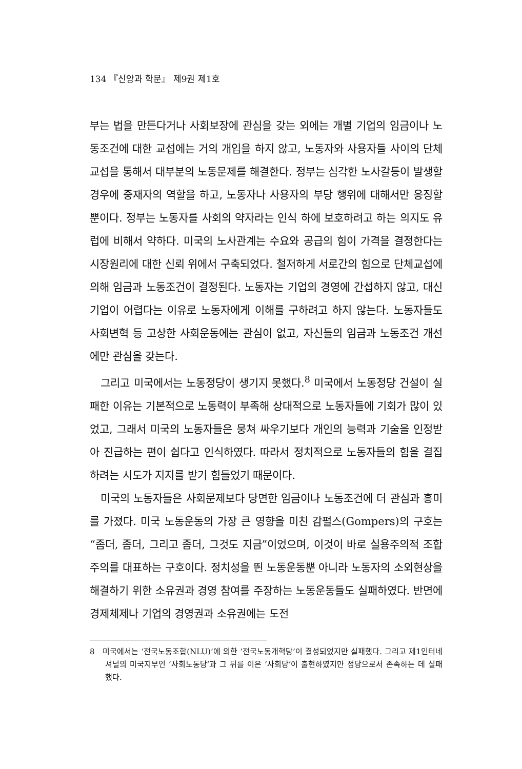134 『신앙과 학문』 제9권 제1호
부는 법을 만든다거나 사회보장에 관심을 갖는 외에는 개별 기업의 임금이나 노동조건에 대한 교섭에는 거의 개입을 하지 않고, 노동자와 사용자들 사이의 단체교섭을 통해서 대부분의 노동문제를 해결한다. 정부는 심각한 노사갈등이 발생할 경우에 중재자의 역할을 하고, 노동자나 사용자의 부당 행위에 대해서만 응징할 뿐이다. 정부는 노동자를 사회의 약자라는 인식 하에 보호하려고 하는 의지도 유럽에 비해서 약하다. 미국의 노사관계는 수요와 공급의 힘이 가격을 결정한다는 시장원리에 대한 신뢰 위에서 구축되었다. 철저하게 서로간의 힘으로 단체교섭에 의해 임금과 노동조건이 결정된다. 노동자는 기업의 경영에 간섭하지 않고, 대신 기업이 어렵다는 이유로 노동자에게 이해를 구하려고 하지 않는다. 노동자들도 사회변혁 등 고상한 사회운동에는 관심이 없고, 자신들의 임금과 노동조건 개선에만 관심을 갖는다.
그리고 미국에서는 노동정당이 생기지 못했다.<sup>8</sup> 미국에서 노동정당 건설이 실패한 이유는 기본적으로 노동력이 부족해 상대적으로 노동자들에 기회가 많이 있었고, 그래서 미국의 노동자들은 뭉쳐 싸우기보다 개인의 능력과 기술을 인정받아 진급하는 편이 쉽다고 인식하였다. 따라서 정치적으로 노동자들의 힘을 결집하려는 시도가 지지를 받기 힘들었기 때문이다.
미국의 노동자들은 사회문제보다 당면한 임금이나 노동조건에 더 관심과 흥미를 가졌다. 미국 노동운동의 가장 큰 영향을 미친 감펄스(Gompers)의 구호는 “좀더, 좀더, 그리고 좀더, 그것도 지금”이었으며, 이것이 바로 실용주의적 조합주의를 대표하는 구호이다. 정치성을 띈 노동운동뿐 아니라 노동자의 소외현상을 해결하기 위한 소유권과 경영 참여를 주장하는 노동운동들도 실패하였다. 반면에 경제체제나 기업의 경영권과 소유권에는 도전
8 미국에서는 ‘전국노동조합(NLU)’에 의한 ‘전국노동개혁당’이 결성되었지만 실패했다. 그리고 제1인터네셔널의 미국지부인 ‘사회노동당’과 그 뒤를 이은 ‘사회당’이 출현하였지만 정당으로서 존속하는 데 실패했다.